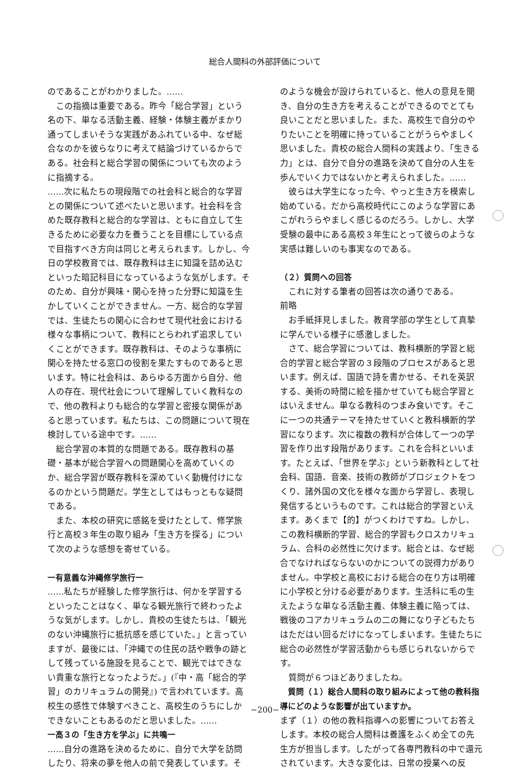総合人間科の外部評価について
のであることがわかりました。……
この指摘は重要である。昨今「総合学習」という名の下、単なる活動主義、経験・体験主義がまかり通ってしまいそうな実践があふれている中、なぜ総合なのかを彼らなりに考えて結論づけているからである。社会科と総合学習の関係についても次のように指摘する。
……次に私たちの現段階での社会科と総合的な学習との関係について述べたいと思います。社会科を含めた既存教科と総合的な学習は、ともに自立して生きるために必要な力を養うことを目標にしている点で目指すべき方向は同じと考えられます。しかし、今日の学校教育では、既存教科は主に知識を詰め込むといった暗記科目になっているような気がします。そのため、自分が興味・関心を持った分野に知識を生かしていくことができません。一方、総合的な学習では、生徒たちの関心に合わせて現代社会における様々な事柄について、教科にとらわれず追求していくことができます。既存教科は、そのような事柄に関心を持たせる窓口の役割を果たすものであると思います。特に社会科は、あらゆる方面から自分、他人の存在、現代社会について理解していく教科なので、他の教科よりも総合的な学習と密接な関係があると思っています。私たちは、この問題について現在検討している途中です。……
総合学習の本質的な問題である。既存教科の基礎・基本が総合学習への問題関心を高めていくのか、総合学習が既存教科を深めていく動機付けになるのかという問題だ。学生としてはもっともな疑問である。
また、本校の研究に感銘を受けたとして、修学旅行と高校３年生の取り組み「生き方を探る」について次のような感想を寄せている。
一有意義な沖縄修学旅行一
……私たちが経験した修学旅行は、何かを学習するといったことはなく、単なる観光旅行で終わったような気がします。しかし、貴校の生徒たちは、「観光のない沖縄旅行に抵抗感を感じていた。」と言っていますが、最後には、「沖縄での住民の話や戦争の跡として残っている施設を見ることで、観光ではできない貴重な旅行となったようだ。」(『中・高「総合的学習」のカリキュラムの開発』) で言われています。高校生の感性で体験すべきこと、高校生のうちにしかできないこともあるのだと思いました。……
一高３の「生き方を学ぶ」に共鳴一
……自分の進路を決めるために、自分で大学を訪問したり、将来の夢を他人の前で発表しています。そ
のような機会が設けられていると、他人の意見を聞き、自分の生き方を考えることができるのでとても良いことだと思いました。また、高校生で自分のやりたいことを明確に持っていることがうらやましく思いました。貴校の総合人間科の実践より、「生きる力」とは、自分で自分の進路を決めて自分の人生を歩んでいく力ではないかと考えられました。……
彼らは大学生になった今、やっと生き方を模索し始めている。だから高校時代にこのような学習にあこがれうらやましく感じるのだろう。しかし、大学受験の最中にある高校３年生にとって彼らのような実感は難しいのも事実なのである。
（２）質問への回答
これに対する筆者の回答は次の通りである。
前略
お手紙拝見しました。教育学部の学生として真摯に学んでいる様子に感激しました。
さて、総合学習については、教科横断的学習と総合的学習と総合学習の３段階のプロセスがあると思います。例えば、国語で詩を書かせる、それを英訳する、美術の時間に絵を描かせていても総合学習とはいえません。単なる教科のつまみ食いです。そこに一つの共通テーマを持たせていくと教科横断的学習になります。次に複数の教科が合体して一つの学習を作り出す段階があります。これを合科といいます。たとえば、「世界を学ぶ」という新教科として社会科、国語、音楽、技術の教師がプロジェクトをつくり、諸外国の文化を様々な面から学習し、表現し発信するというものです。これは総合的学習といえます。あくまで【的】がつくわけですね。しかし、この教科横断的学習、総合的学習もクロスカリキュラム、合科の必然性に欠けます。総合とは、なぜ総合でなければならないのかについての説得力がありません。中学校と高校における総合の在り方は明確に小学校と分ける必要があります。生活科に毛の生えたような単なる活動主義、体験主義に陥っては、戦後のコアカリキュラムの二の舞になり子どもたちはただはい回るだけになってしまいます。生徒たちに総合の必然性が学習活動からも感じられないからです。
質問が６つほどありましたね。
質問（１）総合人間科の取り組みによって他の教科指導にどのような影響が出ていますか。
まず（１）の他の教科指導への影響についてお答えします。本校の総合人間科は養護をふくめ全ての先生方が担当します。したがって各専門教科の中で還元されています。大きな変化は、日常の授業への反
−200−